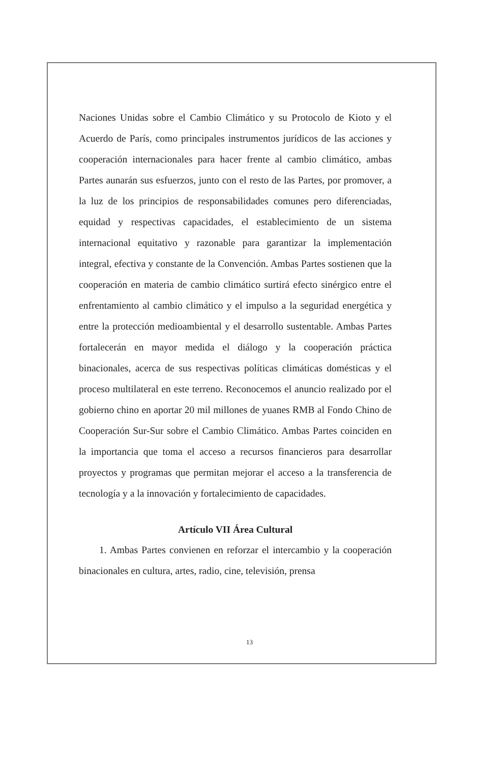Naciones Unidas sobre el Cambio Climático y su Protocolo de Kioto y el Acuerdo de París, como principales instrumentos jurídicos de las acciones y cooperación internacionales para hacer frente al cambio climático, ambas Partes aunarán sus esfuerzos, junto con el resto de las Partes, por promover, a la luz de los principios de responsabilidades comunes pero diferenciadas, equidad y respectivas capacidades, el establecimiento de un sistema internacional equitativo y razonable para garantizar la implementación integral, efectiva y constante de la Convención. Ambas Partes sostienen que la cooperación en materia de cambio climático surtirá efecto sinérgico entre el enfrentamiento al cambio climático y el impulso a la seguridad energética y entre la protección medioambiental y el desarrollo sustentable. Ambas Partes fortalecerán en mayor medida el diálogo y la cooperación práctica binacionales, acerca de sus respectivas políticas climáticas domésticas y el proceso multilateral en este terreno. Reconocemos el anuncio realizado por el gobierno chino en aportar 20 mil millones de yuanes RMB al Fondo Chino de Cooperación Sur-Sur sobre el Cambio Climático. Ambas Partes coinciden en la importancia que toma el acceso a recursos financieros para desarrollar proyectos y programas que permitan mejorar el acceso a la transferencia de tecnología y a la innovación y fortalecimiento de capacidades.
Artículo VII Área Cultural
1. Ambas Partes convienen en reforzar el intercambio y la cooperación binacionales en cultura, artes, radio, cine, televisión, prensa
13